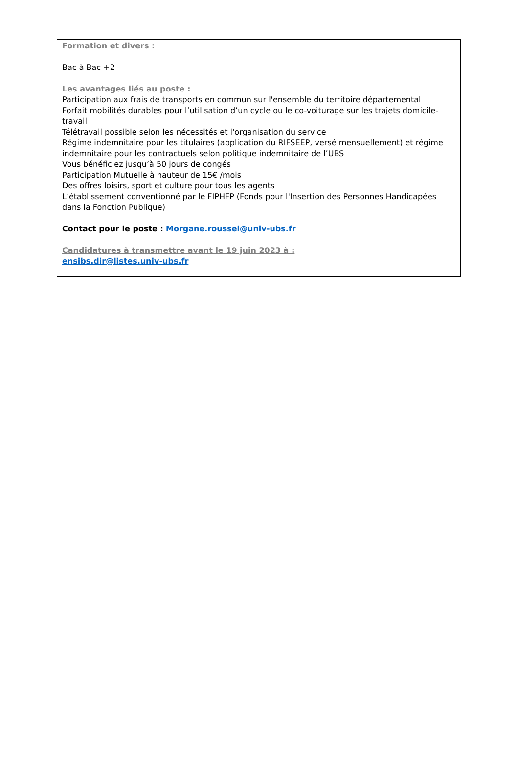Formation et divers :
Bac à Bac +2
Les avantages liés au poste :
Participation aux frais de transports en commun sur l'ensemble du territoire départemental
Forfait mobilités durables pour l’utilisation d’un cycle ou le co-voiturage sur les trajets domicile-travail
Télétravail possible selon les nécessités et l'organisation du service
Régime indemnitaire pour les titulaires (application du RIFSEEP, versé mensuellement) et régime indemnitaire pour les contractuels selon politique indemnitaire de l’UBS
Vous bénéficiez jusqu’à 50 jours de congés
Participation Mutuelle à hauteur de 15€ /mois
Des offres loisirs, sport et culture pour tous les agents
L’établissement conventionné par le FIPHFP (Fonds pour l'Insertion des Personnes Handicapées dans la Fonction Publique)
Contact pour le poste : Morgane.roussel@univ-ubs.fr
Candidatures à transmettre avant le 19 juin 2023 à :
ensibs.dir@listes.univ-ubs.fr